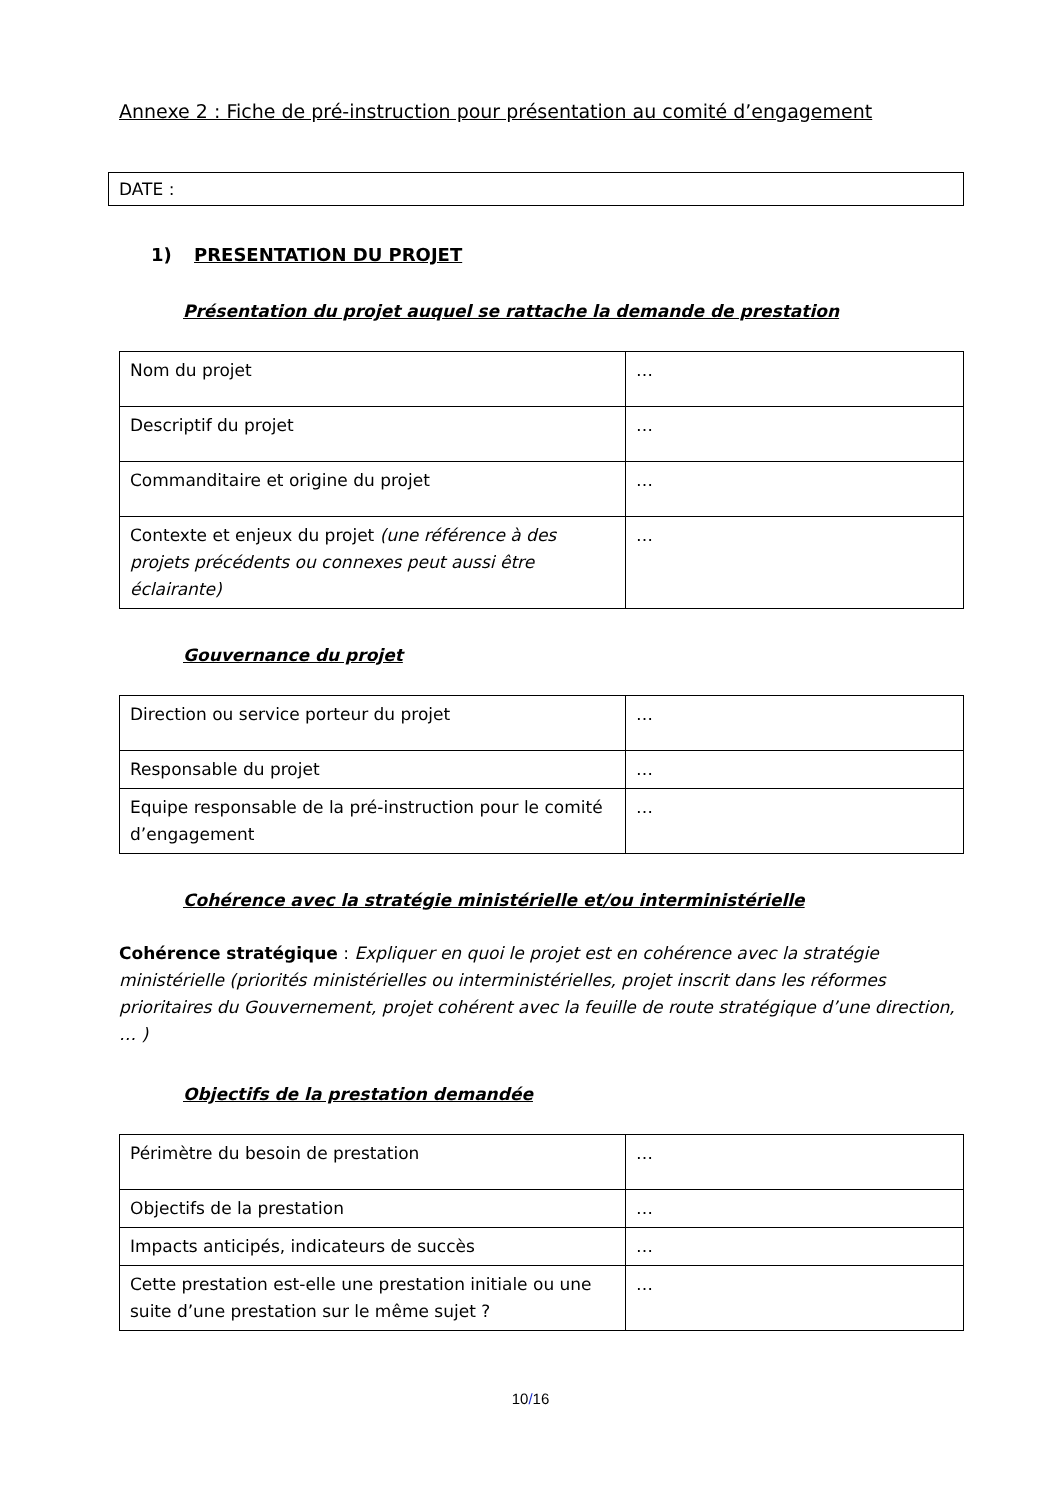Annexe 2 : Fiche de pré-instruction pour présentation au comité d’engagement
DATE :
1) PRESENTATION DU PROJET
Présentation du projet auquel se rattache la demande de prestation
| Nom du projet | … |
| Descriptif du projet | … |
| Commanditaire et origine du projet | … |
| Contexte et enjeux du projet (une référence à des projets précédents ou connexes peut aussi être éclairante) | … |
Gouvernance du projet
| Direction ou service porteur du projet | … |
| Responsable du projet | … |
| Equipe responsable de la pré-instruction pour le comité d’engagement | … |
Cohérence avec la stratégie ministérielle et/ou interministérielle
Cohérence stratégique : Expliquer en quoi le projet est en cohérence avec la stratégie ministérielle (priorités ministérielles ou interministérielles, projet inscrit dans les réformes prioritaires du Gouvernement, projet cohérent avec la feuille de route stratégique d’une direction, … )
Objectifs de la prestation demandée
| Périmètre du besoin de prestation | … |
| Objectifs de la prestation | … |
| Impacts anticipés, indicateurs de succès | … |
| Cette prestation est-elle une prestation initiale ou une suite d’une prestation sur le même sujet ? | … |
10/16